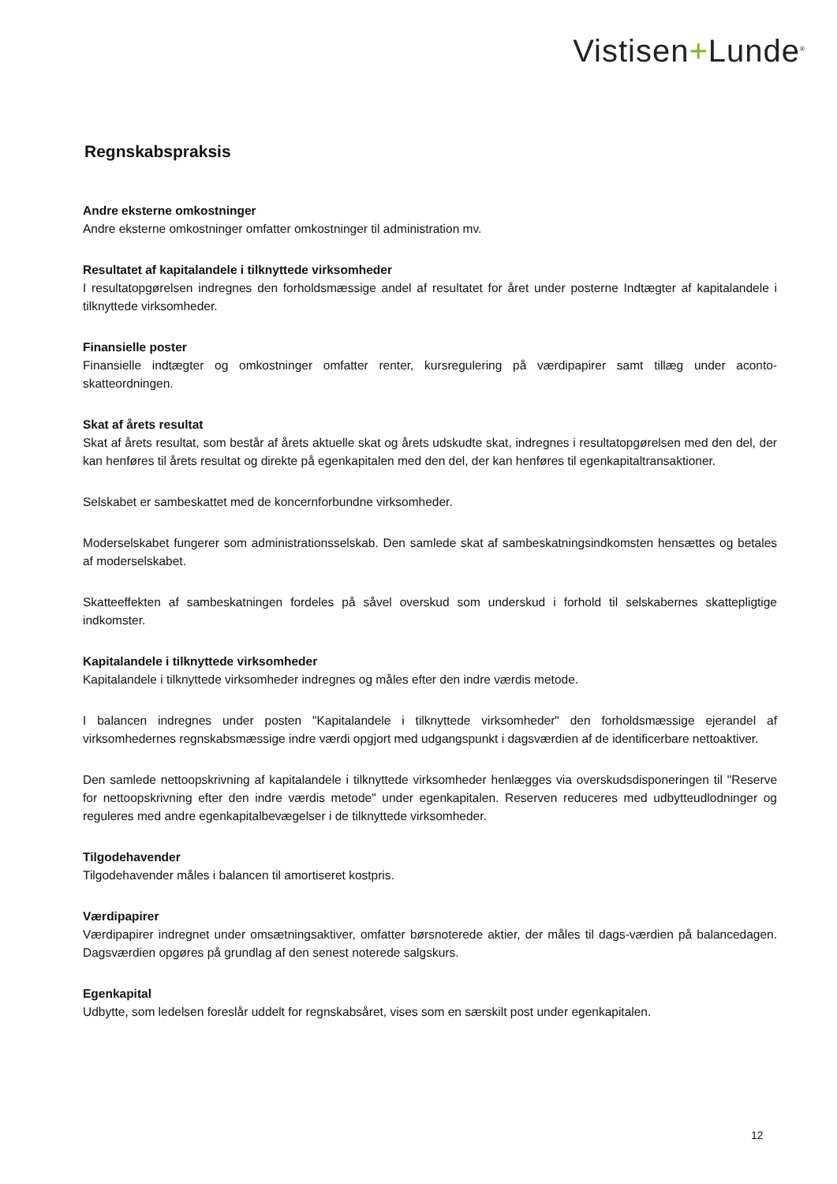Vistisen+Lunde<sup>®</sup>
Regnskabspraksis
Andre eksterne omkostninger
Andre eksterne omkostninger omfatter omkostninger til administration mv.
Resultatet af kapitalandele i tilknyttede virksomheder
I resultatopgørelsen indregnes den forholdsmæssige andel af resultatet for året under posterne Indtægter af kapitalandele i tilknyttede virksomheder.
Finansielle poster
Finansielle indtægter og omkostninger omfatter renter, kursregulering på værdipapirer samt tillæg under aconto-skatteordningen.
Skat af årets resultat
Skat af årets resultat, som består af årets aktuelle skat og årets udskudte skat, indregnes i resultatopgørelsen med den del, der kan henføres til årets resultat og direkte på egenkapitalen med den del, der kan henføres til egenkapitaltransaktioner.
Selskabet er sambeskattet med de koncernforbundne virksomheder.
Moderselskabet fungerer som administrationsselskab. Den samlede skat af sambeskatningsindkomsten hensættes og betales af moderselskabet.
Skatteeffekten af sambeskatningen fordeles på såvel overskud som underskud i forhold til selskabernes skattepligtige indkomster.
Kapitalandele i tilknyttede virksomheder
Kapitalandele i tilknyttede virksomheder indregnes og måles efter den indre værdis metode.
I balancen indregnes under posten "Kapitalandele i tilknyttede virksomheder" den forholdsmæssige ejerandel af virksomhedernes regnskabsmæssige indre værdi opgjort med udgangspunkt i dagsværdien af de identificerbare nettoaktiver.
Den samlede nettoopskrivning af kapitalandele i tilknyttede virksomheder henlægges via overskudsdisponeringen til "Reserve for nettoopskrivning efter den indre værdis metode" under egenkapitalen. Reserven reduceres med udbytteudlodninger og reguleres med andre egenkapitalbevægelser i de tilknyttede virksomheder.
Tilgodehavender
Tilgodehavender måles i balancen til amortiseret kostpris.
Værdipapirer
Værdipapirer indregnet under omsætningsaktiver, omfatter børsnoterede aktier, der måles til dags-værdien på balancedagen. Dagsværdien opgøres på grundlag af den senest noterede salgskurs.
Egenkapital
Udbytte, som ledelsen foreslår uddelt for regnskabsåret, vises som en særskilt post under egenkapitalen.
12